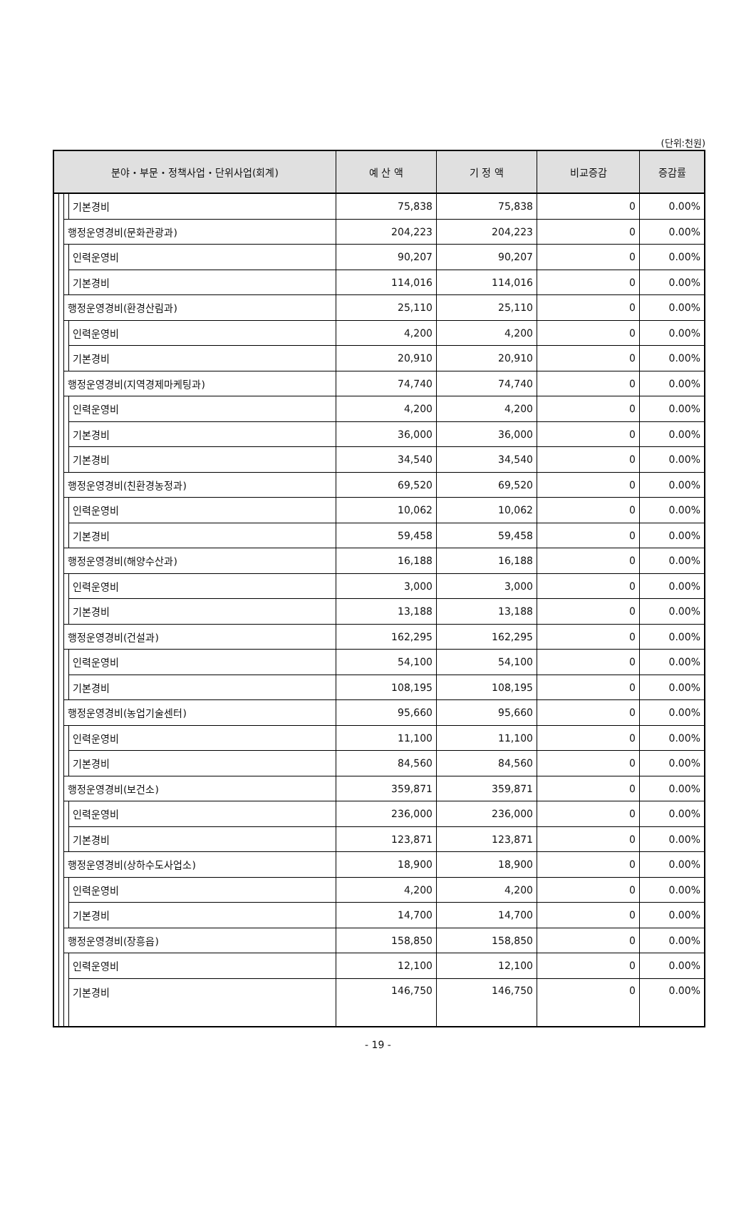(단위:천원)
| 분야・부문・정책사업・단위사업(회계) | | | | 예 산 액 | 기 정 액 | 비교증감 | 증감률 |
| --- | --- | --- | --- | --- | --- | --- | --- |
| | | | 기본경비 | 75,838 | 75,838 | 0 | 0.00% |
| | | 행정운영경비(문화관광과) | | 204,223 | 204,223 | 0 | 0.00% |
| | | | 인력운영비 | 90,207 | 90,207 | 0 | 0.00% |
| | | | 기본경비 | 114,016 | 114,016 | 0 | 0.00% |
| | | 행정운영경비(환경산림과) | | 25,110 | 25,110 | 0 | 0.00% |
| | | | 인력운영비 | 4,200 | 4,200 | 0 | 0.00% |
| | | | 기본경비 | 20,910 | 20,910 | 0 | 0.00% |
| | | 행정운영경비(지역경제마케팅과) | | 74,740 | 74,740 | 0 | 0.00% |
| | | | 인력운영비 | 4,200 | 4,200 | 0 | 0.00% |
| | | | 기본경비 | 36,000 | 36,000 | 0 | 0.00% |
| | | | 기본경비 | 34,540 | 34,540 | 0 | 0.00% |
| | | 행정운영경비(친환경농정과) | | 69,520 | 69,520 | 0 | 0.00% |
| | | | 인력운영비 | 10,062 | 10,062 | 0 | 0.00% |
| | | | 기본경비 | 59,458 | 59,458 | 0 | 0.00% |
| | | 행정운영경비(해양수산과) | | 16,188 | 16,188 | 0 | 0.00% |
| | | | 인력운영비 | 3,000 | 3,000 | 0 | 0.00% |
| | | | 기본경비 | 13,188 | 13,188 | 0 | 0.00% |
| | | 행정운영경비(건설과) | | 162,295 | 162,295 | 0 | 0.00% |
| | | | 인력운영비 | 54,100 | 54,100 | 0 | 0.00% |
| | | | 기본경비 | 108,195 | 108,195 | 0 | 0.00% |
| | | 행정운영경비(농업기술센터) | | 95,660 | 95,660 | 0 | 0.00% |
| | | | 인력운영비 | 11,100 | 11,100 | 0 | 0.00% |
| | | | 기본경비 | 84,560 | 84,560 | 0 | 0.00% |
| | | 행정운영경비(보건소) | | 359,871 | 359,871 | 0 | 0.00% |
| | | | 인력운영비 | 236,000 | 236,000 | 0 | 0.00% |
| | | | 기본경비 | 123,871 | 123,871 | 0 | 0.00% |
| | | 행정운영경비(상하수도사업소) | | 18,900 | 18,900 | 0 | 0.00% |
| | | | 인력운영비 | 4,200 | 4,200 | 0 | 0.00% |
| | | | 기본경비 | 14,700 | 14,700 | 0 | 0.00% |
| | | 행정운영경비(장흥읍) | | 158,850 | 158,850 | 0 | 0.00% |
| | | | 인력운영비 | 12,100 | 12,100 | 0 | 0.00% |
| | | | 기본경비 | 146,750 | 146,750 | 0 | 0.00% |
- 19 -